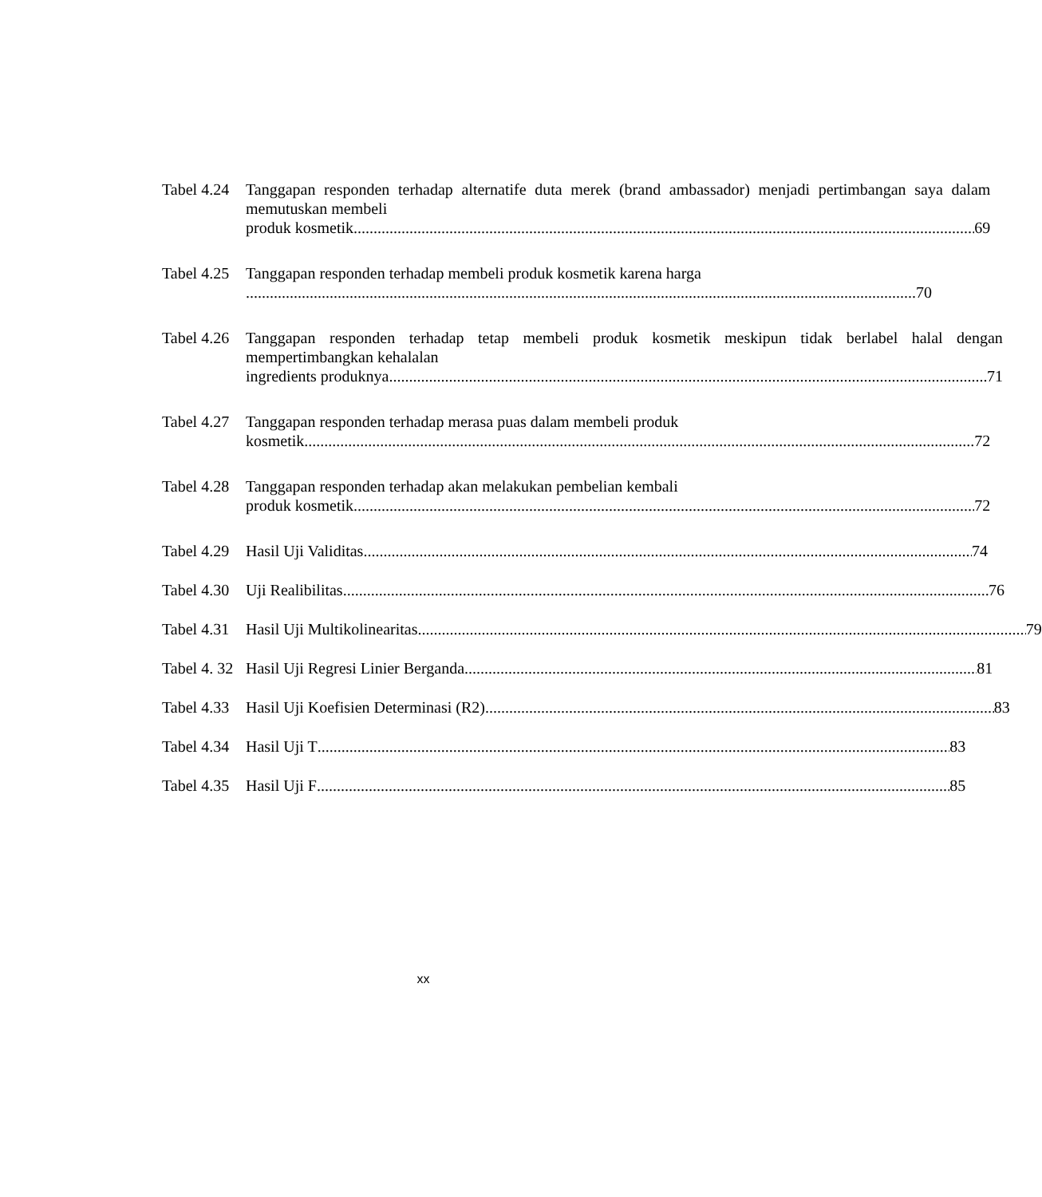Tabel 4.24
Tanggapan responden terhadap alternatife duta merek (brand ambassador) menjadi pertimbangan saya dalam memutuskan membeli
produk kosmetik 69
Tabel 4.25
Tanggapan responden terhadap membeli produk kosmetik karena harga
70
Tabel 4.26
Tanggapan responden terhadap tetap membeli produk kosmetik meskipun tidak berlabel halal dengan mempertimbangkan kehalalan
ingredients produknya 71
Tabel 4.27
Tanggapan responden terhadap merasa puas dalam membeli produk
kosmetik 72
Tabel 4.28
Tanggapan responden terhadap akan melakukan pembelian kembali
produk kosmetik 72
Tabel 4.29
Hasil Uji Validitas 74
Tabel 4.30
Uji Realibilitas 76
Tabel 4.31
Hasil Uji Multikolinearitas 79
Tabel 4. 32
Hasil Uji Regresi Linier Berganda 81
Tabel 4.33
Hasil Uji Koefisien Determinasi (R2) 83
Tabel 4.34
Hasil Uji T 83
Tabel 4.35
Hasil Uji F 85
xx